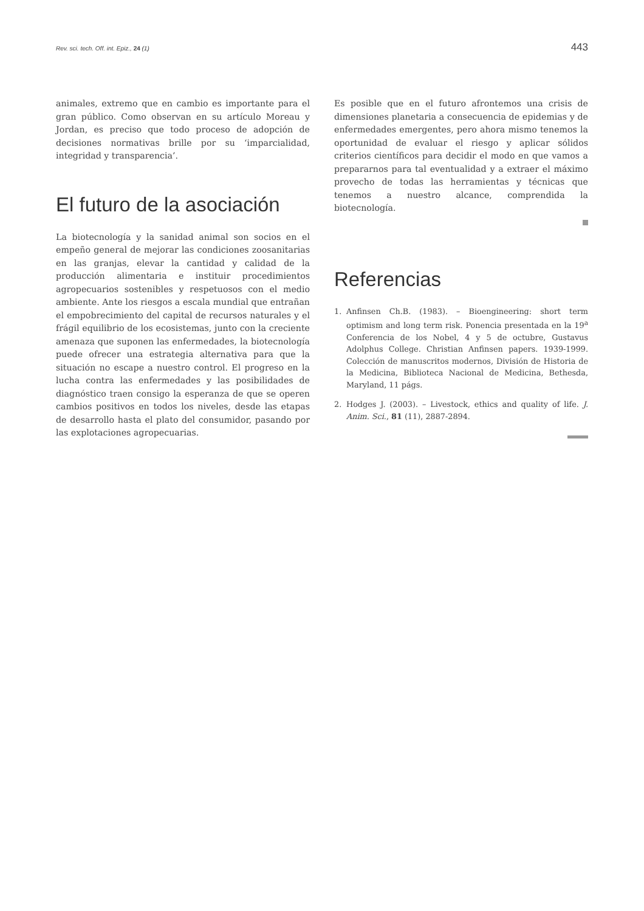Rev. sci. tech. Off. int. Epiz., 24 (1) 443
animales, extremo que en cambio es importante para el gran público. Como observan en su artículo Moreau y Jordan, es preciso que todo proceso de adopción de decisiones normativas brille por su ‘imparcialidad, integridad y transparencia’.
El futuro de la asociación
La biotecnología y la sanidad animal son socios en el empeño general de mejorar las condiciones zoosanitarias en las granjas, elevar la cantidad y calidad de la producción alimentaria e instituir procedimientos agropecuarios sostenibles y respetuosos con el medio ambiente. Ante los riesgos a escala mundial que entrañan el empobrecimiento del capital de recursos naturales y el frágil equilibrio de los ecosistemas, junto con la creciente amenaza que suponen las enfermedades, la biotecnología puede ofrecer una estrategia alternativa para que la situación no escape a nuestro control. El progreso en la lucha contra las enfermedades y las posibilidades de diagnóstico traen consigo la esperanza de que se operen cambios positivos en todos los niveles, desde las etapas de desarrollo hasta el plato del consumidor, pasando por las explotaciones agropecuarias.
Es posible que en el futuro afrontemos una crisis de dimensiones planetaria a consecuencia de epidemias y de enfermedades emergentes, pero ahora mismo tenemos la oportunidad de evaluar el riesgo y aplicar sólidos criterios científicos para decidir el modo en que vamos a prepararnos para tal eventualidad y a extraer el máximo provecho de todas las herramientas y técnicas que tenemos a nuestro alcance, comprendida la biotecnología.
Referencias
1. Anfinsen Ch.B. (1983). – Bioengineering: short term optimism and long term risk. Ponencia presentada en la 19<sup>a</sup> Conferencia de los Nobel, 4 y 5 de octubre, Gustavus Adolphus College. Christian Anfinsen papers. 1939-1999. Colección de manuscritos modernos, División de Historia de la Medicina, Biblioteca Nacional de Medicina, Bethesda, Maryland, 11 págs.
2. Hodges J. (2003). – Livestock, ethics and quality of life. J. Anim. Sci., 81 (11), 2887-2894.